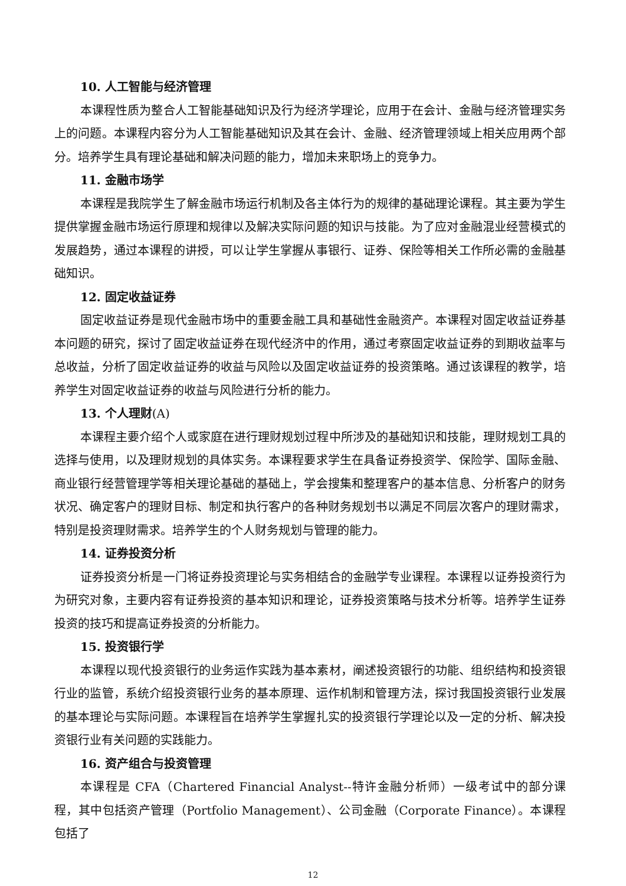10. 人工智能与经济管理
本课程性质为整合人工智能基础知识及行为经济学理论，应用于在会计、金融与经济管理实务上的问题。本课程内容分为人工智能基础知识及其在会计、金融、经济管理领域上相关应用两个部分。培养学生具有理论基础和解决问题的能力，增加未来职场上的竞争力。
11. 金融市场学
本课程是我院学生了解金融市场运行机制及各主体行为的规律的基础理论课程。其主要为学生提供掌握金融市场运行原理和规律以及解决实际问题的知识与技能。为了应对金融混业经营模式的发展趋势，通过本课程的讲授，可以让学生掌握从事银行、证券、保险等相关工作所必需的金融基础知识。
12. 固定收益证券
固定收益证券是现代金融市场中的重要金融工具和基础性金融资产。本课程对固定收益证券基本问题的研究，探讨了固定收益证券在现代经济中的作用，通过考察固定收益证券的到期收益率与总收益，分析了固定收益证券的收益与风险以及固定收益证券的投资策略。通过该课程的教学，培养学生对固定收益证券的收益与风险进行分析的能力。
13. 个人理财(A)
本课程主要介绍个人或家庭在进行理财规划过程中所涉及的基础知识和技能，理财规划工具的选择与使用，以及理财规划的具体实务。本课程要求学生在具备证券投资学、保险学、国际金融、商业银行经营管理学等相关理论基础的基础上，学会搜集和整理客户的基本信息、分析客户的财务状况、确定客户的理财目标、制定和执行客户的各种财务规划书以满足不同层次客户的理财需求，特别是投资理财需求。培养学生的个人财务规划与管理的能力。
14. 证券投资分析
证券投资分析是一门将证券投资理论与实务相结合的金融学专业课程。本课程以证券投资行为为研究对象，主要内容有证券投资的基本知识和理论，证券投资策略与技术分析等。培养学生证券投资的技巧和提高证券投资的分析能力。
15. 投资银行学
本课程以现代投资银行的业务运作实践为基本素材，阐述投资银行的功能、组织结构和投资银行业的监管，系统介绍投资银行业务的基本原理、运作机制和管理方法，探讨我国投资银行业发展的基本理论与实际问题。本课程旨在培养学生掌握扎实的投资银行学理论以及一定的分析、解决投资银行业有关问题的实践能力。
16. 资产组合与投资管理
本课程是 CFA（Chartered Financial Analyst--特许金融分析师）一级考试中的部分课程，其中包括资产管理（Portfolio Management）、公司金融（Corporate Finance）。本课程包括了
12